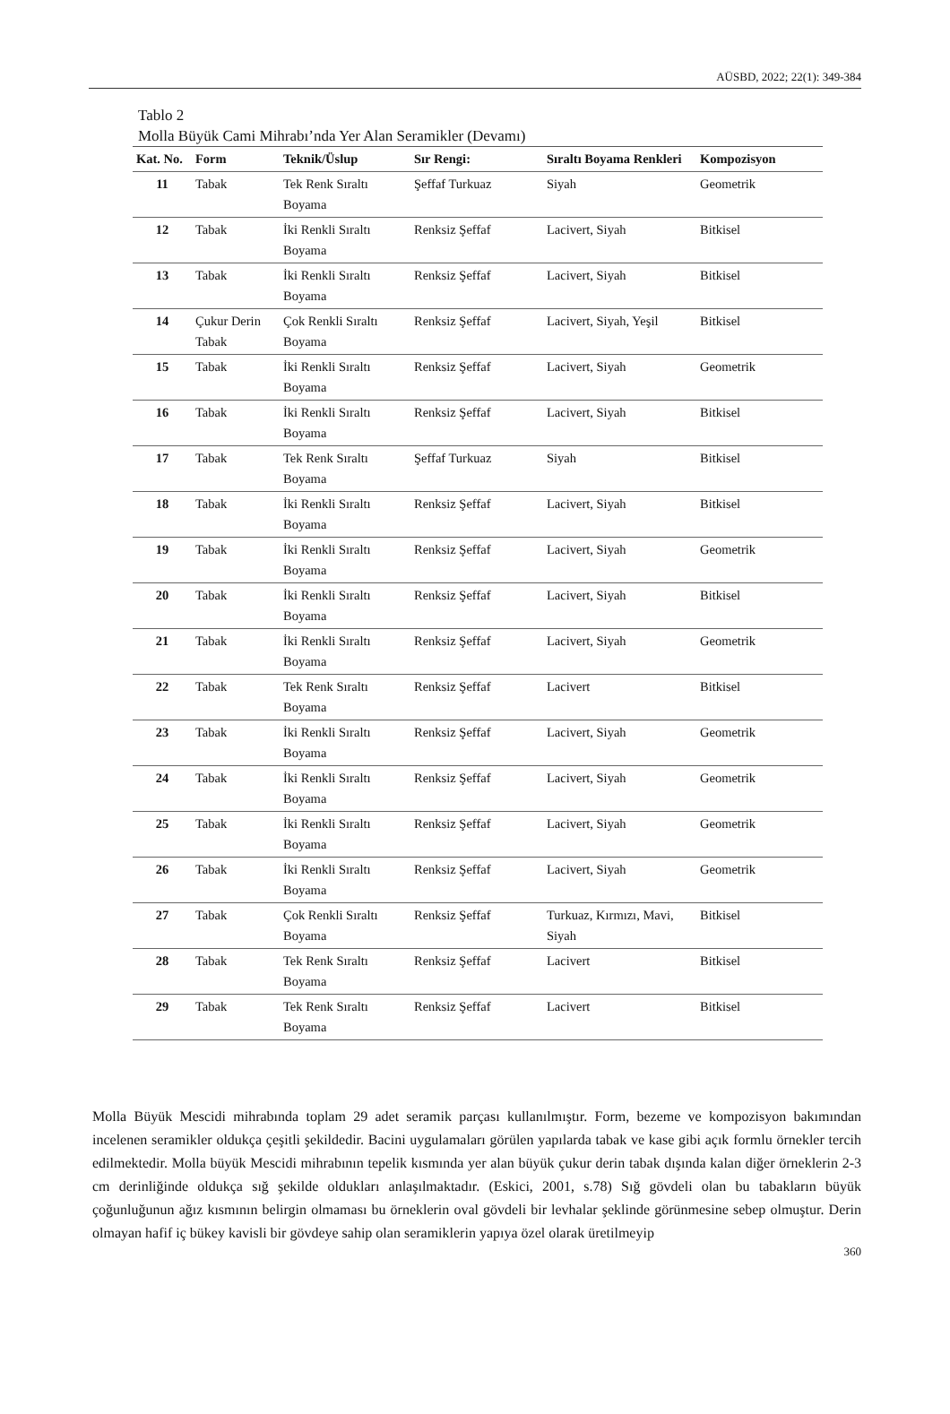AÜSBD, 2022; 22(1): 349-384
Tablo 2
Molla Büyük Cami Mihrabı’nda Yer Alan Seramikler (Devamı)
| Kat. No. | Form | Teknik/Üslup | Sır Rengi: | Sıraltı Boyama Renkleri | Kompozisyon |
| --- | --- | --- | --- | --- | --- |
| 11 | Tabak | Tek Renk Sıraltı Boyama | Şeffaf Turkuaz | Siyah | Geometrik |
| 12 | Tabak | İki Renkli Sıraltı Boyama | Renksiz Şeffaf | Lacivert, Siyah | Bitkisel |
| 13 | Tabak | İki Renkli Sıraltı Boyama | Renksiz Şeffaf | Lacivert, Siyah | Bitkisel |
| 14 | Çukur Derin Tabak | Çok Renkli Sıraltı Boyama | Renksiz Şeffaf | Lacivert, Siyah, Yeşil | Bitkisel |
| 15 | Tabak | İki Renkli Sıraltı Boyama | Renksiz Şeffaf | Lacivert, Siyah | Geometrik |
| 16 | Tabak | İki Renkli Sıraltı Boyama | Renksiz Şeffaf | Lacivert, Siyah | Bitkisel |
| 17 | Tabak | Tek Renk Sıraltı Boyama | Şeffaf Turkuaz | Siyah | Bitkisel |
| 18 | Tabak | İki Renkli Sıraltı Boyama | Renksiz Şeffaf | Lacivert, Siyah | Bitkisel |
| 19 | Tabak | İki Renkli Sıraltı Boyama | Renksiz Şeffaf | Lacivert, Siyah | Geometrik |
| 20 | Tabak | İki Renkli Sıraltı Boyama | Renksiz Şeffaf | Lacivert, Siyah | Bitkisel |
| 21 | Tabak | İki Renkli Sıraltı Boyama | Renksiz Şeffaf | Lacivert, Siyah | Geometrik |
| 22 | Tabak | Tek Renk Sıraltı Boyama | Renksiz Şeffaf | Lacivert | Bitkisel |
| 23 | Tabak | İki Renkli Sıraltı Boyama | Renksiz Şeffaf | Lacivert, Siyah | Geometrik |
| 24 | Tabak | İki Renkli Sıraltı Boyama | Renksiz Şeffaf | Lacivert, Siyah | Geometrik |
| 25 | Tabak | İki Renkli Sıraltı Boyama | Renksiz Şeffaf | Lacivert, Siyah | Geometrik |
| 26 | Tabak | İki Renkli Sıraltı Boyama | Renksiz Şeffaf | Lacivert, Siyah | Geometrik |
| 27 | Tabak | Çok Renkli Sıraltı Boyama | Renksiz Şeffaf | Turkuaz, Kırmızı, Mavi, Siyah | Bitkisel |
| 28 | Tabak | Tek Renk Sıraltı Boyama | Renksiz Şeffaf | Lacivert | Bitkisel |
| 29 | Tabak | Tek Renk Sıraltı Boyama | Renksiz Şeffaf | Lacivert | Bitkisel |
Molla Büyük Mescidi mihrabında toplam 29 adet seramik parçası kullanılmıştır. Form, bezeme ve kompozisyon bakımından incelenen seramikler oldukça çeşitli şekildedir. Bacini uygulamaları görülen yapılarda tabak ve kase gibi açık formlu örnekler tercih edilmektedir. Molla büyük Mescidi mihrabının tepelik kısmında yer alan büyük çukur derin tabak dışında kalan diğer örneklerin 2-3 cm derinliğinde oldukça sığ şekilde oldukları anlaşılmaktadır. (Eskici, 2001, s.78) Sığ gövdeli olan bu tabakların büyük çoğunluğunun ağız kısmının belirgin olmaması bu örneklerin oval gövdeli bir levhalar şeklinde görünmesine sebep olmuştur. Derin olmayan hafif iç bükey kavisli bir gövdeye sahip olan seramiklerin yapıya özel olarak üretilmeyip
360